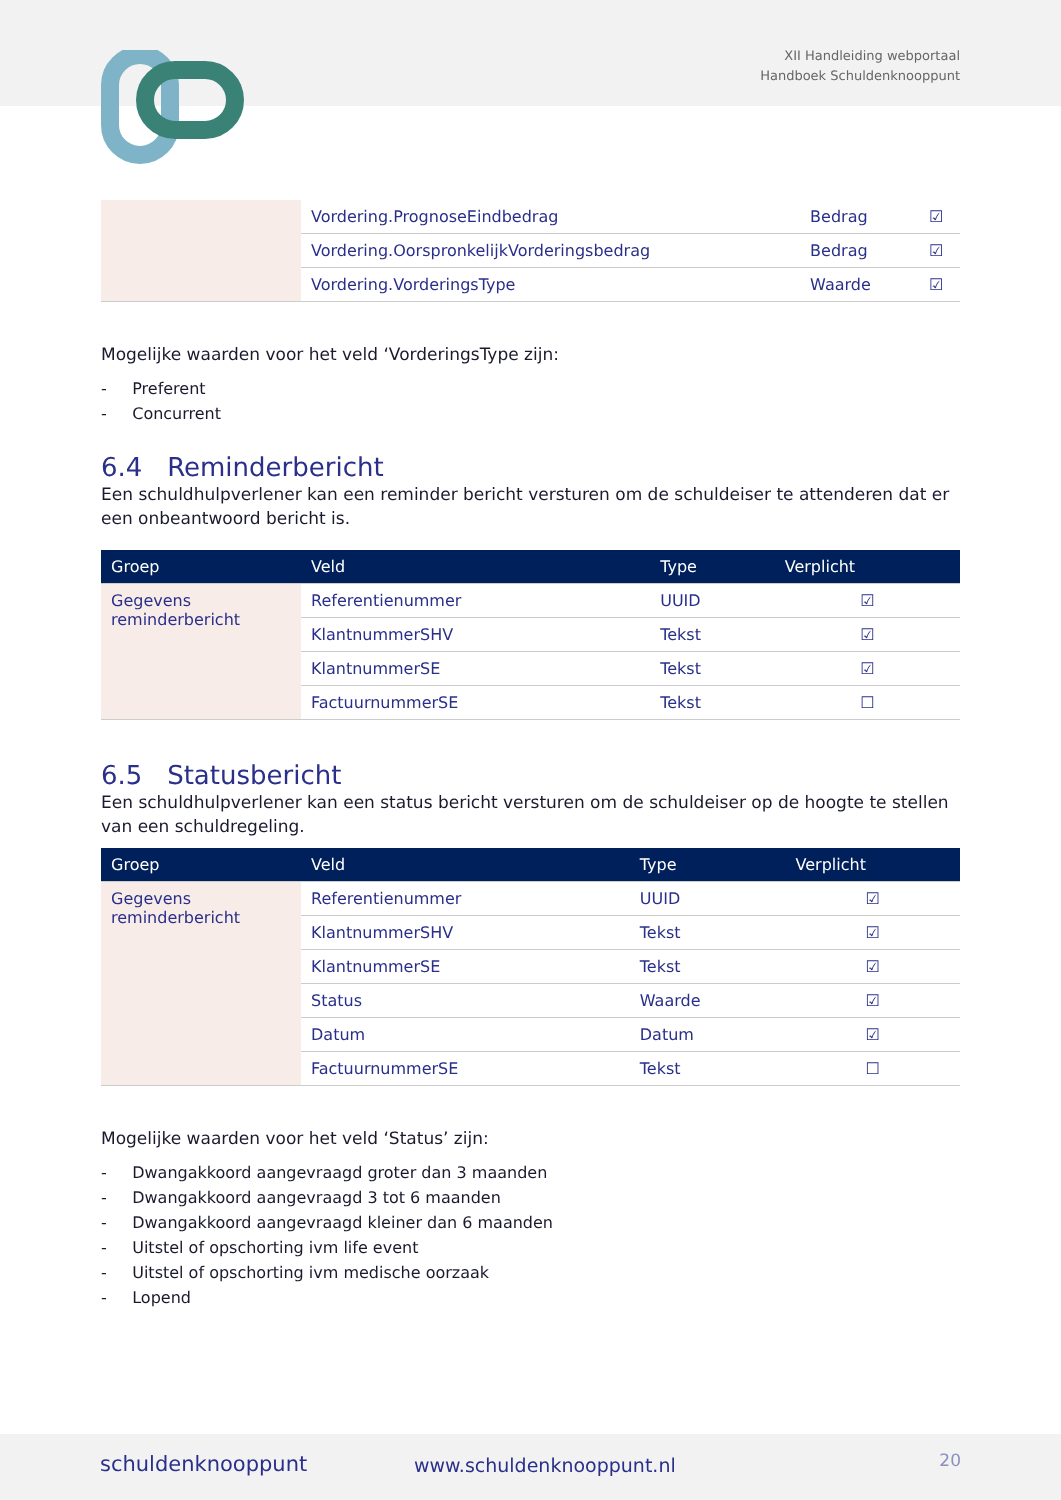XII Handleiding webportaal
Handboek Schuldenknooppunt
| | Vordering.PrognoseEindbedrag | Bedrag | ☑ |
| | Vordering.OorspronkelijkVorderingsbedrag | Bedrag | ☑ |
| | Vordering.VorderingsType | Waarde | ☑ |
Mogelijke waarden voor het veld ‘VorderingsType zijn:
- Preferent
- Concurrent
6.4 Reminderbericht
Een schuldhulpverlener kan een reminder bericht versturen om de schuldeiser te attenderen dat er een onbeantwoord bericht is.
| Groep | Veld | Type | Verplicht |
| --- | --- | --- | --- |
| Gegevens reminderbericht | Referentienummer | UUID | ☑ |
| | KlantnummerSHV | Tekst | ☑ |
| | KlantnummerSE | Tekst | ☑ |
| | FactuurnummerSE | Tekst | ☐ |
6.5 Statusbericht
Een schuldhulpverlener kan een status bericht versturen om de schuldeiser op de hoogte te stellen van een schuldregeling.
| Groep | Veld | Type | Verplicht |
| --- | --- | --- | --- |
| Gegevens reminderbericht | Referentienummer | UUID | ☑ |
| | KlantnummerSHV | Tekst | ☑ |
| | KlantnummerSE | Tekst | ☑ |
| | Status | Waarde | ☑ |
| | Datum | Datum | ☑ |
| | FactuurnummerSE | Tekst | ☐ |
Mogelijke waarden voor het veld ‘Status’ zijn:
- Dwangakkoord aangevraagd groter dan 3 maanden
- Dwangakkoord aangevraagd 3 tot 6 maanden
- Dwangakkoord aangevraagd kleiner dan 6 maanden
- Uitstel of opschorting ivm life event
- Uitstel of opschorting ivm medische oorzaak
- Lopend
schuldenknooppunt www.schuldenknooppunt.nl 20